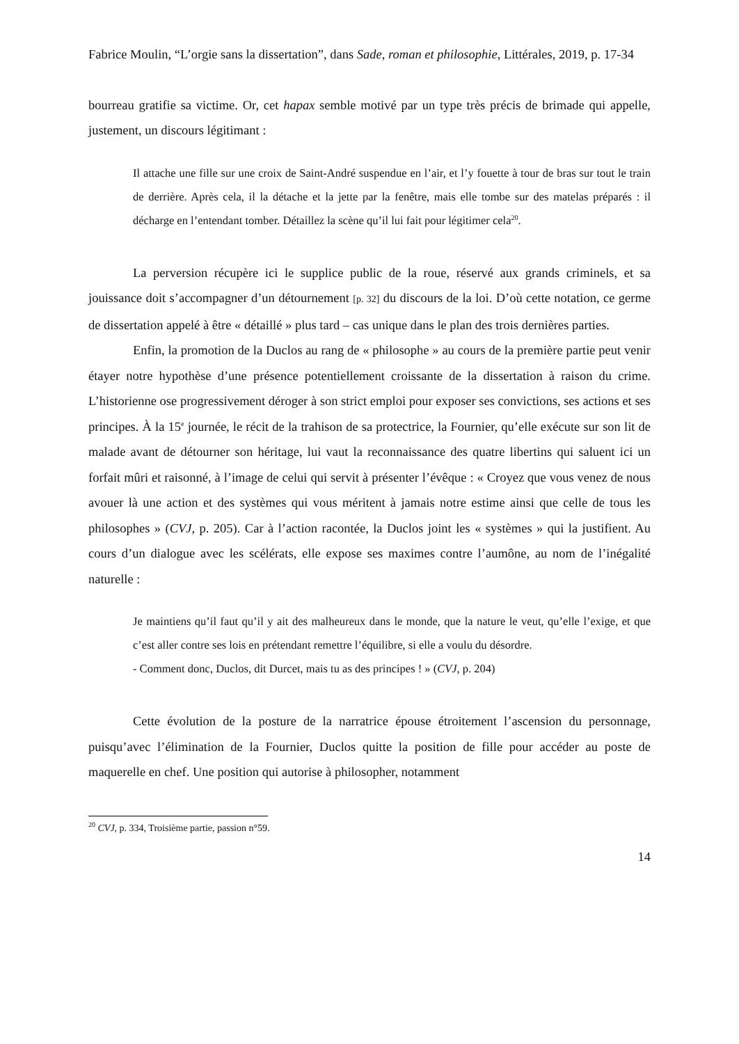Fabrice Moulin, “L’orgie sans la dissertation”, dans Sade, roman et philosophie, Littérales, 2019, p. 17-34
bourreau gratifie sa victime. Or, cet hapax semble motivé par un type très précis de brimade qui appelle, justement, un discours légitimant :
Il attache une fille sur une croix de Saint-André suspendue en l’air, et l’y fouette à tour de bras sur tout le train de derrière. Après cela, il la détache et la jette par la fenêtre, mais elle tombe sur des matelas préparés : il décharge en l’entendant tomber. Détaillez la scène qu’il lui fait pour légitimer cela<sup>20</sup>.
La perversion récupère ici le supplice public de la roue, réservé aux grands criminels, et sa jouissance doit s’accompagner d’un détournement [p. 32] du discours de la loi. D’où cette notation, ce germe de dissertation appelé à être « détaillé » plus tard – cas unique dans le plan des trois dernières parties.
Enfin, la promotion de la Duclos au rang de « philosophe » au cours de la première partie peut venir étayer notre hypothèse d’une présence potentiellement croissante de la dissertation à raison du crime. L’historienne ose progressivement déroger à son strict emploi pour exposer ses convictions, ses actions et ses principes. À la 15<sup>e</sup> journée, le récit de la trahison de sa protectrice, la Fournier, qu’elle exécute sur son lit de malade avant de détourner son héritage, lui vaut la reconnaissance des quatre libertins qui saluent ici un forfait mûri et raisonné, à l’image de celui qui servit à présenter l’évêque : « Croyez que vous venez de nous avouer là une action et des systèmes qui vous méritent à jamais notre estime ainsi que celle de tous les philosophes » (CVJ, p. 205). Car à l’action racontée, la Duclos joint les « systèmes » qui la justifient. Au cours d’un dialogue avec les scélérats, elle expose ses maximes contre l’aumône, au nom de l’inégalité naturelle :
Je maintiens qu’il faut qu’il y ait des malheureux dans le monde, que la nature le veut, qu’elle l’exige, et que c’est aller contre ses lois en prétendant remettre l’équilibre, si elle a voulu du désordre.
- Comment donc, Duclos, dit Durcet, mais tu as des principes ! » (CVJ, p. 204)
Cette évolution de la posture de la narratrice épouse étroitement l’ascension du personnage, puisqu’avec l’élimination de la Fournier, Duclos quitte la position de fille pour accéder au poste de maquerelle en chef. Une position qui autorise à philosopher, notamment
<sup>20</sup> CVJ, p. 334, Troisième partie, passion n°59.
14